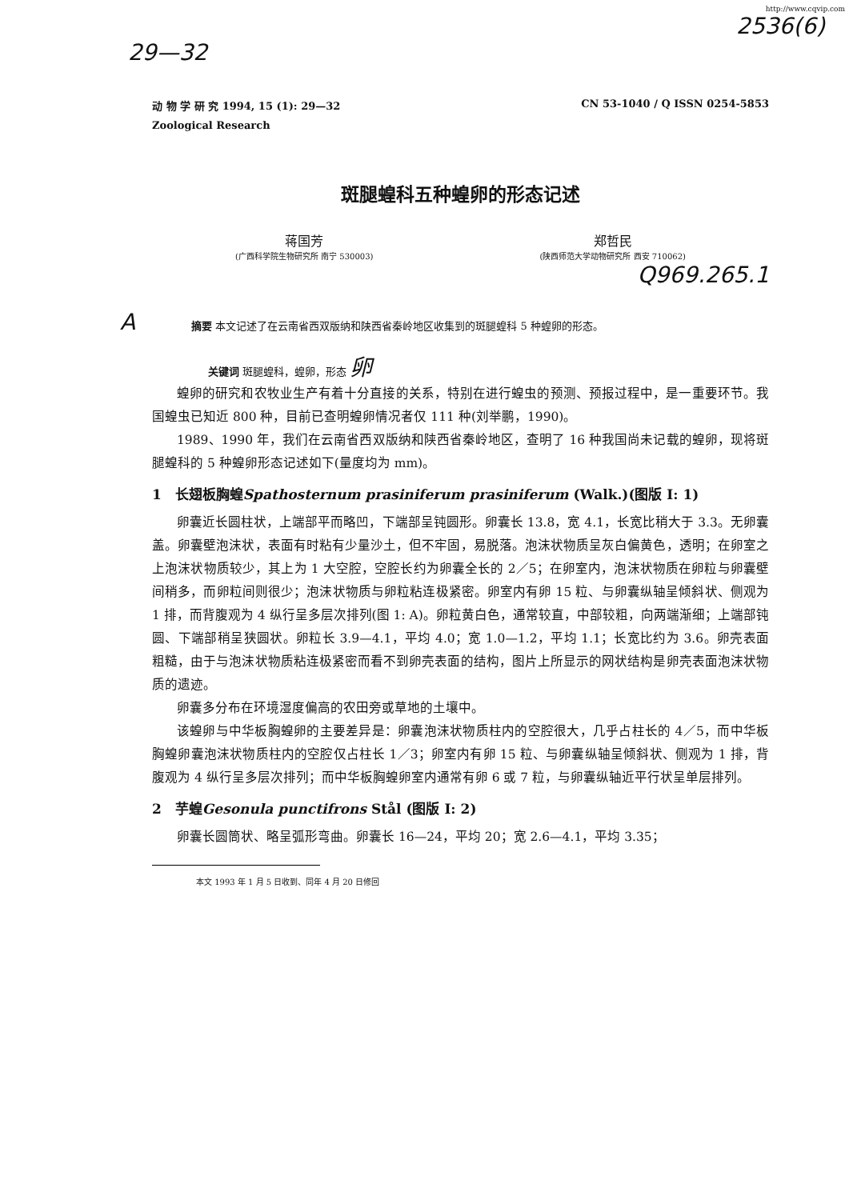http://www.cqvip.com
2536(6)
29—32
动 物 学 研 究 1994, 15 (1): 29—32 CN 53-1040 / Q ISSN 0254-5853
Zoological Research
斑腿蝗科五种蝗卵的形态记述
蒋国芳
(广西科学院生物研究所 南宁 530003)
郑哲民
(陕西师范大学动物研究所 西安 710062)
Q969.265.1
A摘要 本文记述了在云南省西双版纳和陕西省秦岭地区收集到的斑腿蝗科 5 种蝗卵的形态。
关键词 斑腿蝗科，蝗卵，形态 卵
蝗卵的研究和农牧业生产有着十分直接的关系，特别在进行蝗虫的预测、预报过程中，是一重要环节。我国蝗虫已知近 800 种，目前已查明蝗卵情况者仅 111 种(刘举鹏，1990)。
1989、1990 年，我们在云南省西双版纳和陕西省秦岭地区，查明了 16 种我国尚未记载的蝗卵，现将斑腿蝗科的 5 种蝗卵形态记述如下(量度均为 mm)。
1　长翅板胸蝗Spathosternum prasiniferum prasiniferum (Walk.)(图版 Ⅰ: 1)
卵囊近长圆柱状，上端部平而略凹，下端部呈钝圆形。卵囊长 13.8，宽 4.1，长宽比稍大于 3.3。无卵囊盖。卵囊壁泡沫状，表面有时粘有少量沙土，但不牢固，易脱落。泡沫状物质呈灰白偏黄色，透明；在卵室之上泡沫状物质较少，其上为 1 大空腔，空腔长约为卵囊全长的 2／5；在卵室内，泡沫状物质在卵粒与卵囊壁间稍多，而卵粒间则很少；泡沫状物质与卵粒粘连极紧密。卵室内有卵 15 粒、与卵囊纵轴呈倾斜状、侧观为 1 排，而背腹观为 4 纵行呈多层次排列(图 1: A)。卵粒黄白色，通常较直，中部较粗，向两端渐细；上端部钝圆、下端部稍呈狭圆状。卵粒长 3.9—4.1，平均 4.0；宽 1.0—1.2，平均 1.1；长宽比约为 3.6。卵壳表面粗糙，由于与泡沫状物质粘连极紧密而看不到卵壳表面的结构，图片上所显示的网状结构是卵壳表面泡沫状物质的遗迹。
卵囊多分布在环境湿度偏高的农田旁或草地的土壤中。
该蝗卵与中华板胸蝗卵的主要差异是：卵囊泡沫状物质柱内的空腔很大，几乎占柱长的 4／5，而中华板胸蝗卵囊泡沫状物质柱内的空腔仅占柱长 1／3；卵室内有卵 15 粒、与卵囊纵轴呈倾斜状、侧观为 1 排，背腹观为 4 纵行呈多层次排列；而中华板胸蝗卵室内通常有卵 6 或 7 粒，与卵囊纵轴近平行状呈单层排列。
2　芋蝗Gesonula punctifrons Stål (图版 Ⅰ: 2)
卵囊长圆筒状、略呈弧形弯曲。卵囊长 16—24，平均 20；宽 2.6—4.1，平均 3.35；
本文 1993 年 1 月 5 日收到、同年 4 月 20 日修回